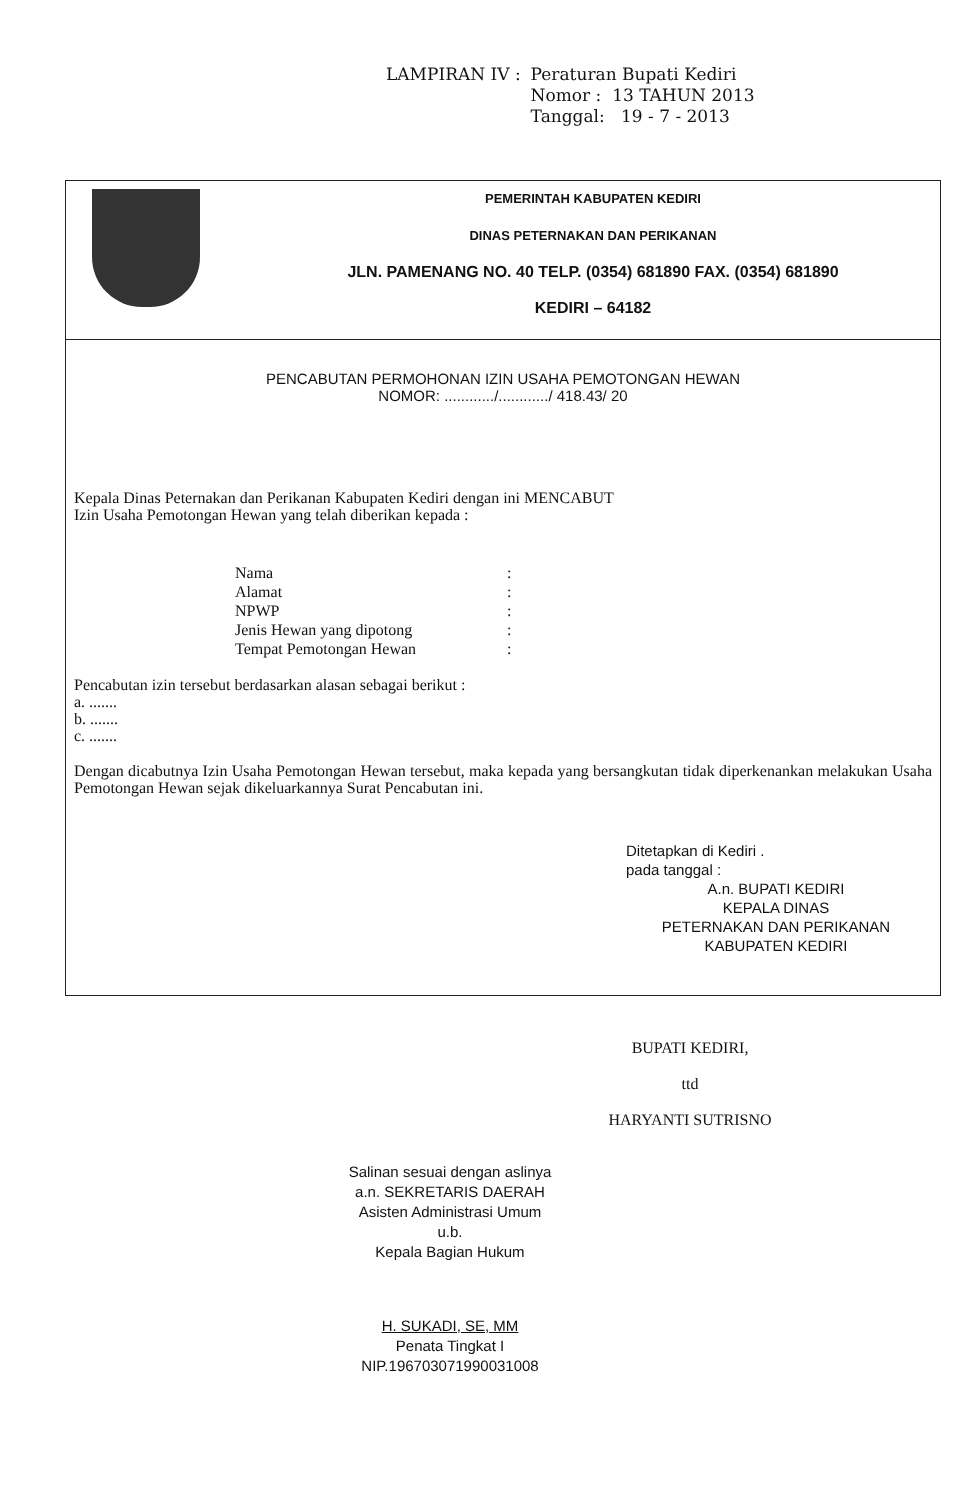| LAMPIRAN IV : | Peraturan Bupati Kediri Nomor : 13 TAHUN 2013 Tanggal: 19 - 7 - 2013 |
PEMERINTAH KABUPATEN KEDIRI
DINAS PETERNAKAN DAN PERIKANAN
JLN. PAMENANG NO. 40 TELP. (0354) 681890 FAX. (0354) 681890
KEDIRI – 64182
PENCABUTAN PERMOHONAN IZIN USAHA PEMOTONGAN HEWAN
NOMOR: ............/............/ 418.43/ 20
Kepala Dinas Peternakan dan Perikanan Kabupaten Kediri dengan ini MENCABUT
Izin Usaha Pemotongan Hewan yang telah diberikan kepada :
| Nama | : |
| Alamat | : |
| NPWP | : |
| Jenis Hewan yang dipotong | : |
| Tempat Pemotongan Hewan | : |
Pencabutan izin tersebut berdasarkan alasan sebagai berikut :
a. .......
b. .......
c. .......
Dengan dicabutnya Izin Usaha Pemotongan Hewan tersebut, maka kepada yang bersangkutan tidak diperkenankan melakukan Usaha Pemotongan Hewan sejak dikeluarkannya Surat Pencabutan ini.
Ditetapkan di Kediri .
pada tanggal :
A.n. BUPATI KEDIRI
KEPALA DINAS
PETERNAKAN DAN PERIKANAN
KABUPATEN KEDIRI
BUPATI KEDIRI,
ttd
HARYANTI SUTRISNO
Salinan sesuai dengan aslinya
a.n. SEKRETARIS DAERAH
Asisten Administrasi Umum
u.b.
Kepala Bagian Hukum
H. SUKADI, SE, MM
Penata Tingkat I
NIP.196703071990031008